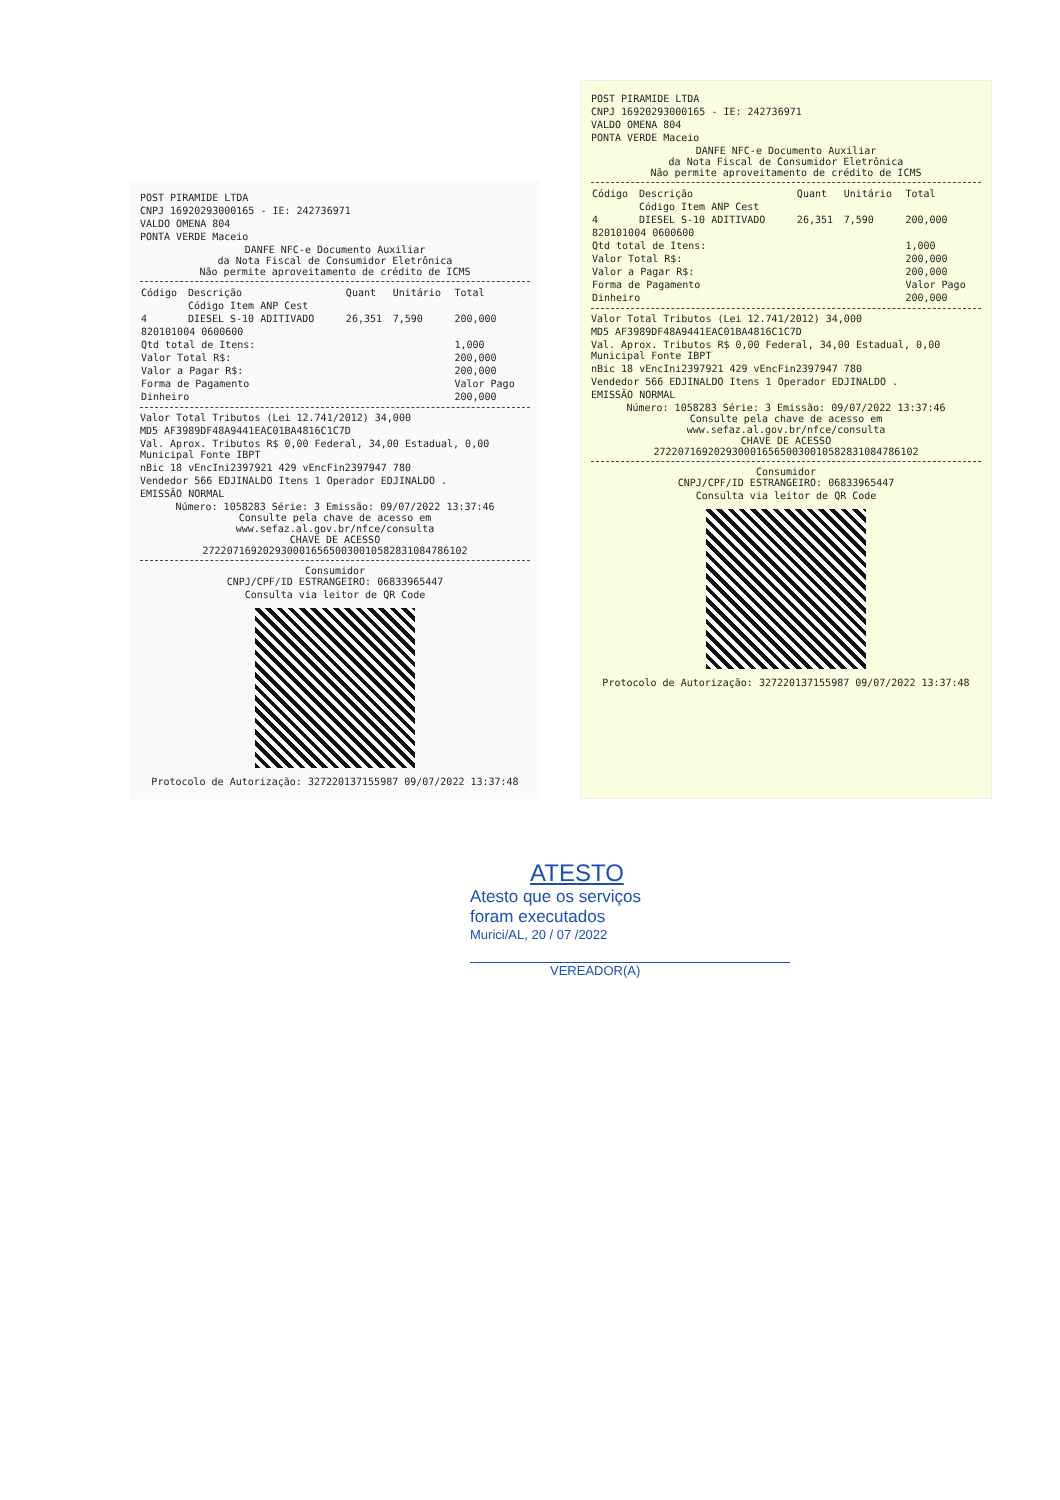POST PIRAMIDE LTDA
CNPJ 16920293000165 - IE: 242736971
VALDO OMENA 804
PONTA VERDE Maceio
DANFE NFC-e Documento Auxiliar
da Nota Fiscal de Consumidor Eletrônica
Não permite aproveitamento de crédito de ICMS
| Código | Descrição | Quant | Unitário | Total |
| --- | --- | --- | --- | --- |
| | Código Item ANP Cest | | | |
| 4 | DIESEL S-10 ADITIVADO | 26,351 | 7,590 | 200,000 |
| 820101004 0600600 | | | | |
| Qtd total de Itens: | | | | 1,000 |
| Valor Total R$: | | | | 200,000 |
| Valor a Pagar R$: | | | | 200,000 |
| Forma de Pagamento | | | | Valor Pago |
| Dinheiro | | | | 200,000 |
Valor Total Tributos (Lei 12.741/2012) 34,000
MD5 AF3989DF48A9441EAC01BA4816C1C7D
Val. Aprox. Tributos R$ 0,00 Federal, 34,00 Estadual, 0,00 Municipal Fonte IBPT
nBic 18 vEncIni2397921 429 vEncFin2397947 780
Vendedor 566 EDJINALDO Itens 1 Operador EDJINALDO .
EMISSÃO NORMAL
Número: 1058283 Série: 3 Emissão: 09/07/2022 13:37:46
Consulte pela chave de acesso em
www.sefaz.al.gov.br/nfce/consulta
CHAVE DE ACESSO
27220716920293000165650030010582831084786102
Consumidor
CNPJ/CPF/ID ESTRANGEIRO: 06833965447
Consulta via leitor de QR Code
Protocolo de Autorização: 327220137155987 09/07/2022 13:37:48
POST PIRAMIDE LTDA
CNPJ 16920293000165 - IE: 242736971
VALDO OMENA 804
PONTA VERDE Maceio
DANFE NFC-e Documento Auxiliar
da Nota Fiscal de Consumidor Eletrônica
Não permite aproveitamento de crédito de ICMS
| Código | Descrição | Quant | Unitário | Total |
| --- | --- | --- | --- | --- |
| | Código Item ANP Cest | | | |
| 4 | DIESEL S-10 ADITIVADO | 26,351 | 7,590 | 200,000 |
| 820101004 0600600 | | | | |
| Qtd total de Itens: | | | | 1,000 |
| Valor Total R$: | | | | 200,000 |
| Valor a Pagar R$: | | | | 200,000 |
| Forma de Pagamento | | | | Valor Pago |
| Dinheiro | | | | 200,000 |
Valor Total Tributos (Lei 12.741/2012) 34,000
MD5 AF3989DF48A9441EAC01BA4816C1C7D
Val. Aprox. Tributos R$ 0,00 Federal, 34,00 Estadual, 0,00 Municipal Fonte IBPT
nBic 18 vEncIni2397921 429 vEncFin2397947 780
Vendedor 566 EDJINALDO Itens 1 Operador EDJINALDO .
EMISSÃO NORMAL
Número: 1058283 Série: 3 Emissão: 09/07/2022 13:37:46
Consulte pela chave de acesso em
www.sefaz.al.gov.br/nfce/consulta
CHAVE DE ACESSO
27220716920293000165650030010582831084786102
Consumidor
CNPJ/CPF/ID ESTRANGEIRO: 06833965447
Consulta via leitor de QR Code
Protocolo de Autorização: 327220137155987 09/07/2022 13:37:48
ATESTO
Atesto que os serviços
foram executados
Murici/AL, 20 / 07 /2022
VEREADOR(A)